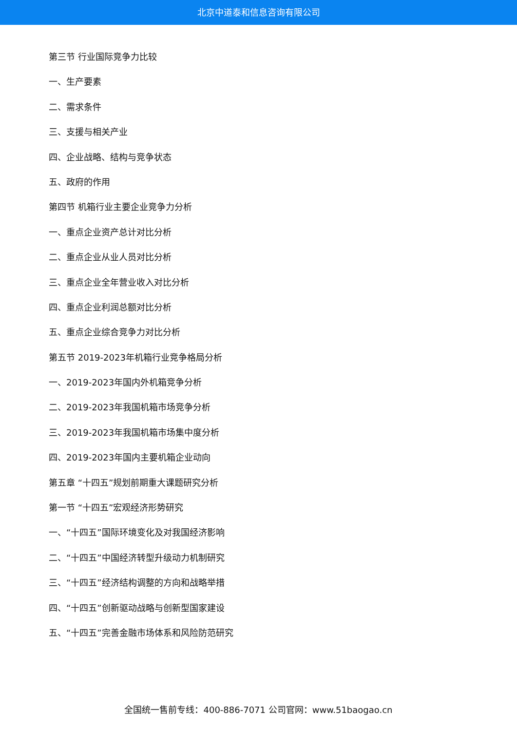北京中道泰和信息咨询有限公司
第三节 行业国际竞争力比较
一、生产要素
二、需求条件
三、支援与相关产业
四、企业战略、结构与竞争状态
五、政府的作用
第四节 机箱行业主要企业竞争力分析
一、重点企业资产总计对比分析
二、重点企业从业人员对比分析
三、重点企业全年营业收入对比分析
四、重点企业利润总额对比分析
五、重点企业综合竞争力对比分析
第五节 2019-2023年机箱行业竞争格局分析
一、2019-2023年国内外机箱竞争分析
二、2019-2023年我国机箱市场竞争分析
三、2019-2023年我国机箱市场集中度分析
四、2019-2023年国内主要机箱企业动向
第五章 “十四五”规划前期重大课题研究分析
第一节 “十四五”宏观经济形势研究
一、“十四五”国际环境变化及对我国经济影响
二、“十四五”中国经济转型升级动力机制研究
三、“十四五”经济结构调整的方向和战略举措
四、“十四五”创新驱动战略与创新型国家建设
五、“十四五”完善金融市场体系和风险防范研究
全国统一售前专线：400-886-7071 公司官网：www.51baogao.cn